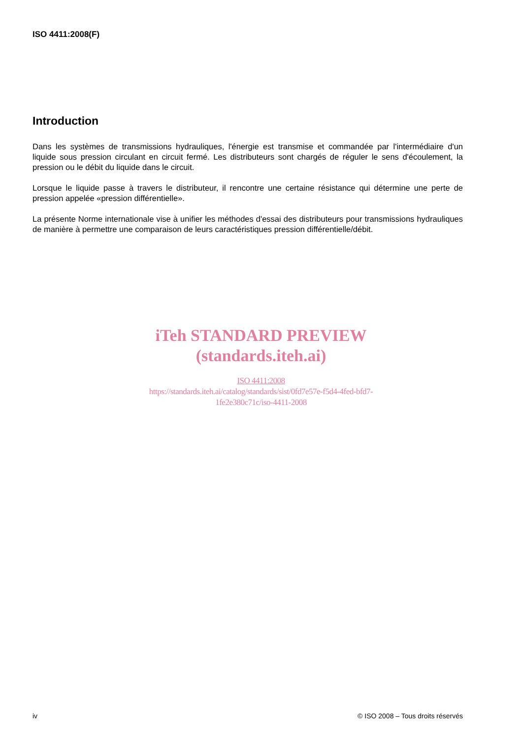ISO 4411:2008(F)
Introduction
Dans les systèmes de transmissions hydrauliques, l'énergie est transmise et commandée par l'intermédiaire d'un liquide sous pression circulant en circuit fermé. Les distributeurs sont chargés de réguler le sens d'écoulement, la pression ou le débit du liquide dans le circuit.
Lorsque le liquide passe à travers le distributeur, il rencontre une certaine résistance qui détermine une perte de pression appelée «pression différentielle».
La présente Norme internationale vise à unifier les méthodes d'essai des distributeurs pour transmissions hydrauliques de manière à permettre une comparaison de leurs caractéristiques pression différentielle/débit.
iTeh STANDARD PREVIEW
(standards.iteh.ai)
ISO 4411:2008
https://standards.iteh.ai/catalog/standards/sist/0fd7e57e-f5d4-4fed-bfd7-
1fe2e380c71c/iso-4411-2008
iv © ISO 2008 – Tous droits réservés